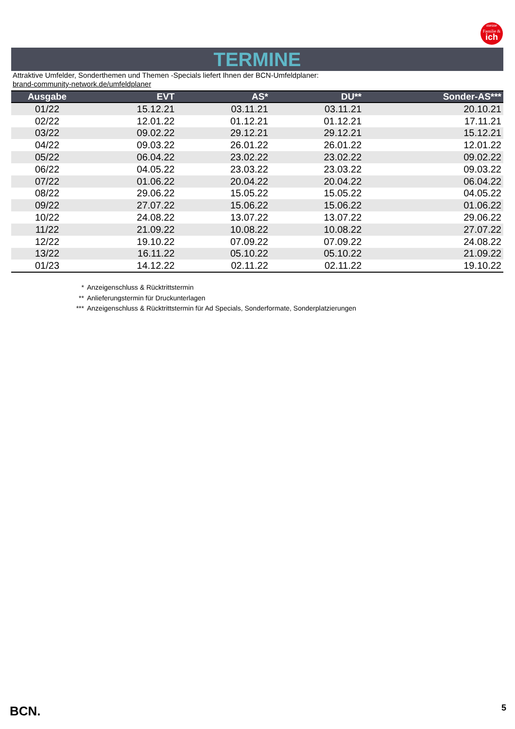meine
Familie & ich
TERMINE
Attraktive Umfelder, Sonderthemen und Themen -Specials liefert Ihnen der BCN-Umfeldplaner:
brand-community-network.de/umfeldplaner
| Ausgabe | EVT | AS* | DU** | Sonder-AS*** |
| --- | --- | --- | --- | --- |
| 01/22 | 15.12.21 | 03.11.21 | 03.11.21 | 20.10.21 |
| 02/22 | 12.01.22 | 01.12.21 | 01.12.21 | 17.11.21 |
| 03/22 | 09.02.22 | 29.12.21 | 29.12.21 | 15.12.21 |
| 04/22 | 09.03.22 | 26.01.22 | 26.01.22 | 12.01.22 |
| 05/22 | 06.04.22 | 23.02.22 | 23.02.22 | 09.02.22 |
| 06/22 | 04.05.22 | 23.03.22 | 23.03.22 | 09.03.22 |
| 07/22 | 01.06.22 | 20.04.22 | 20.04.22 | 06.04.22 |
| 08/22 | 29.06.22 | 15.05.22 | 15.05.22 | 04.05.22 |
| 09/22 | 27.07.22 | 15.06.22 | 15.06.22 | 01.06.22 |
| 10/22 | 24.08.22 | 13.07.22 | 13.07.22 | 29.06.22 |
| 11/22 | 21.09.22 | 10.08.22 | 10.08.22 | 27.07.22 |
| 12/22 | 19.10.22 | 07.09.22 | 07.09.22 | 24.08.22 |
| 13/22 | 16.11.22 | 05.10.22 | 05.10.22 | 21.09.22 |
| 01/23 | 14.12.22 | 02.11.22 | 02.11.22 | 19.10.22 |
* Anzeigenschluss & Rücktrittstermin
** Anlieferungstermin für Druckunterlagen
*** Anzeigenschluss & Rücktrittstermin für Ad Specials, Sonderformate, Sonderplatzierungen
BCN. 5